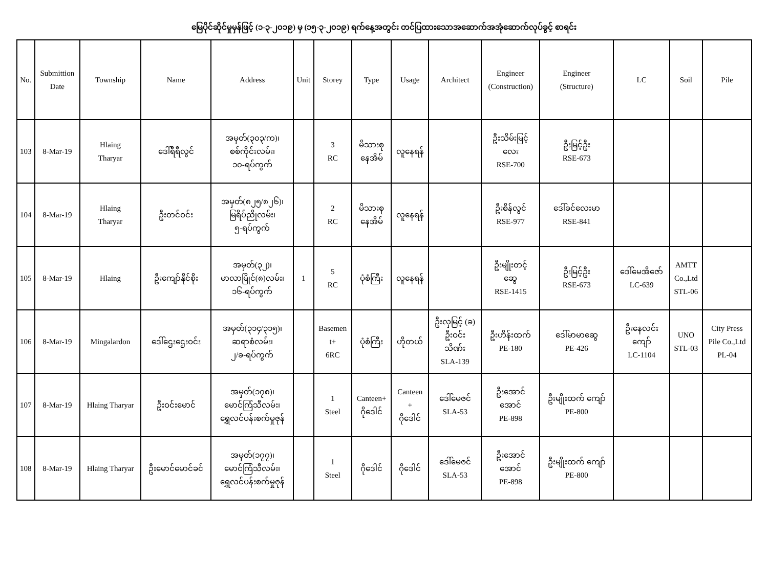မြေပိုင်ဆိုင်မှုမှန်ဖြင့် (၁-၃-၂၀၁၉) မှ (၁၅-၃-၂၀၁၉) ရက်နေ့အတွင်း တင်ပြထားသောအဆောက်အအုံဆောက်လုပ်ခွင့် စာရင်း
| No. | Submittion Date | Township | Name | Address | Unit | Storey | Type | Usage | Architect | Engineer (Construction) | Engineer (Structure) | LC | Soil | Pile |
| --- | --- | --- | --- | --- | --- | --- | --- | --- | --- | --- | --- | --- | --- | --- |
| 103 | 8-Mar-19 | Hlaing Tharyar | ဒေါ်ရီရီလွင် | အမှတ်(၃၀၃/က)၊ စစ်ကိုင်းလမ်း၊ ၁၀-ရပ်ကွက် | | 3 RC | မိသားစု နေအိမ် | လူနေရန် | | ဦးသိမ်းမြင့် လေး RSE-700 | ဦးမြင့်ဦး RSE-673 | | | |
| 104 | 8-Mar-19 | Hlaing Tharyar | ဦးတင်ဝင်း | အမှတ်(၈၂၅/၈၂၆)၊ မြရိပ်ညိုလမ်း၊ ၅-ရပ်ကွက် | | 2 RC | မိသားစု နေအိမ် | လူနေရန် | | ဦးစိန်လွင် RSE-977 | ဒေါ်ခင်လေးမာ RSE-841 | | | |
| 105 | 8-Mar-19 | Hlaing | ဦးကျော်နိုင်စိုး | အမှတ်(၃၂)၊ မာလာမြိုင်(၈)လမ်း၊ ၁၆-ရပ်ကွက် | 1 | 5 RC | ပုံစံကြီး | လူနေရန် | | ဦးမျိုးတင့် ဆွေ RSE-1415 | ဦးမြင့်ဦး RSE-673 | ဒေါ်မေအိဇော် LC-639 | AMTT Co.,Ltd STL-06 | |
| 106 | 8-Mar-19 | Mingalardon | ဒေါ်ဌေးဌေးဝင်း | အမှတ်(၃၁၄/၃၁၅)၊ ဆရာစံလမ်း၊ ၂/ခ-ရပ်ကွက် | | Basemen t+ 6RC | ပုံစံကြီး | ဟိုတယ် | ဦးလှမြင့် (ခ) ဦးဝင်း သိဏ်း SLA-139 | ဦးဟိန်းထက် PE-180 | ဒေါ်မာမာဆွေ PE-426 | ဦးနေလင်း ကျော် LC-1104 | UNO STL-03 | City Press Pile Co.,Ltd PL-04 |
| 107 | 8-Mar-19 | Hlaing Tharyar | ဦးဝင်းမောင် | အမှတ်(၁၇၈)၊ မောင်ကြံသီလမ်း၊ ရွှေလင်ပန်းစက်မှုဇုန် | | 1 Steel | Canteen+ ဂိုဒေါင် | Canteen + ဂိုဒေါင် | ဒေါ်မေဇင် SLA-53 | ဦးအောင် အောင် PE-898 | ဦးမျိုးထက် ကျော် PE-800 | | | |
| 108 | 8-Mar-19 | Hlaing Tharyar | ဦးမောင်မောင်ခင် | အမှတ်(၁၇၇)၊ မောင်ကြံသီလမ်း၊ ရွှေလင်ပန်းစက်မှုဇုန် | | 1 Steel | ဂိုဒေါင် | ဂိုဒေါင် | ဒေါ်မေဇင် SLA-53 | ဦးအောင် အောင် PE-898 | ဦးမျိုးထက် ကျော် PE-800 | | | |